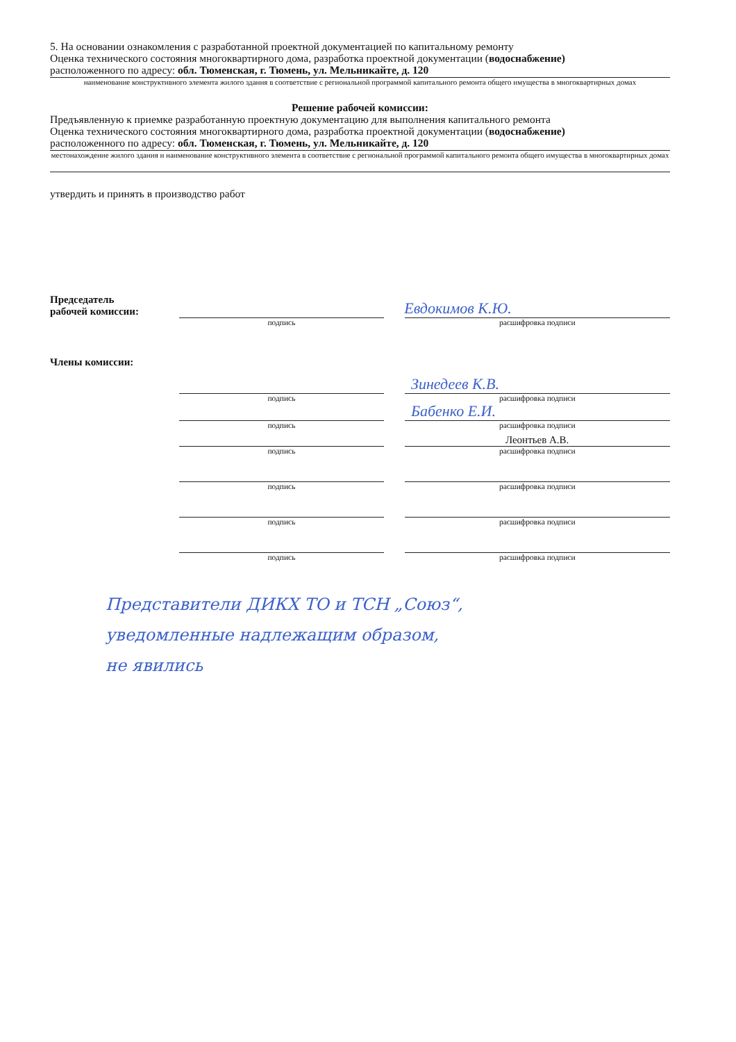5. На основании ознакомления с разработанной проектной документацией по капитальному ремонту
Оценка технического состояния многоквартирного дома, разработка проектной документации (водоснабжение)
расположенного по адресу: обл. Тюменская, г. Тюмень, ул. Мельникайте, д. 120
наименование конструктивного элемента жилого здания в соответствие с региональной программой капитального ремонта общего имущества в многоквартирных домах
Решение рабочей комиссии:
Предъявленную к приемке разработанную проектную документацию для выполнения капитального ремонта
Оценка технического состояния многоквартирного дома, разработка проектной документации (водоснабжение)
расположенного по адресу: обл. Тюменская, г. Тюмень, ул. Мельникайте, д. 120
местонахождение жилого здания и наименование конструктивного элемента в соответствие с региональной программой капитального ремонта общего имущества в многоквартирных домах
утвердить и принять в производство работ
Председатель
рабочей комиссии:
Евдокимов К.Ю.
подпись расшифровка подписи
Члены комиссии:
Зинедеев К.В.
подпись расшифровка подписи
Бабенко Е.И.
подпись расшифровка подписи
Леонтьев А.В.
подпись расшифровка подписи
подпись расшифровка подписи
подпись расшифровка подписи
подпись расшифровка подписи
Представители ДИКХ ТО и ТСН „Союз“,
уведомленные надлежащим образом,
не явились